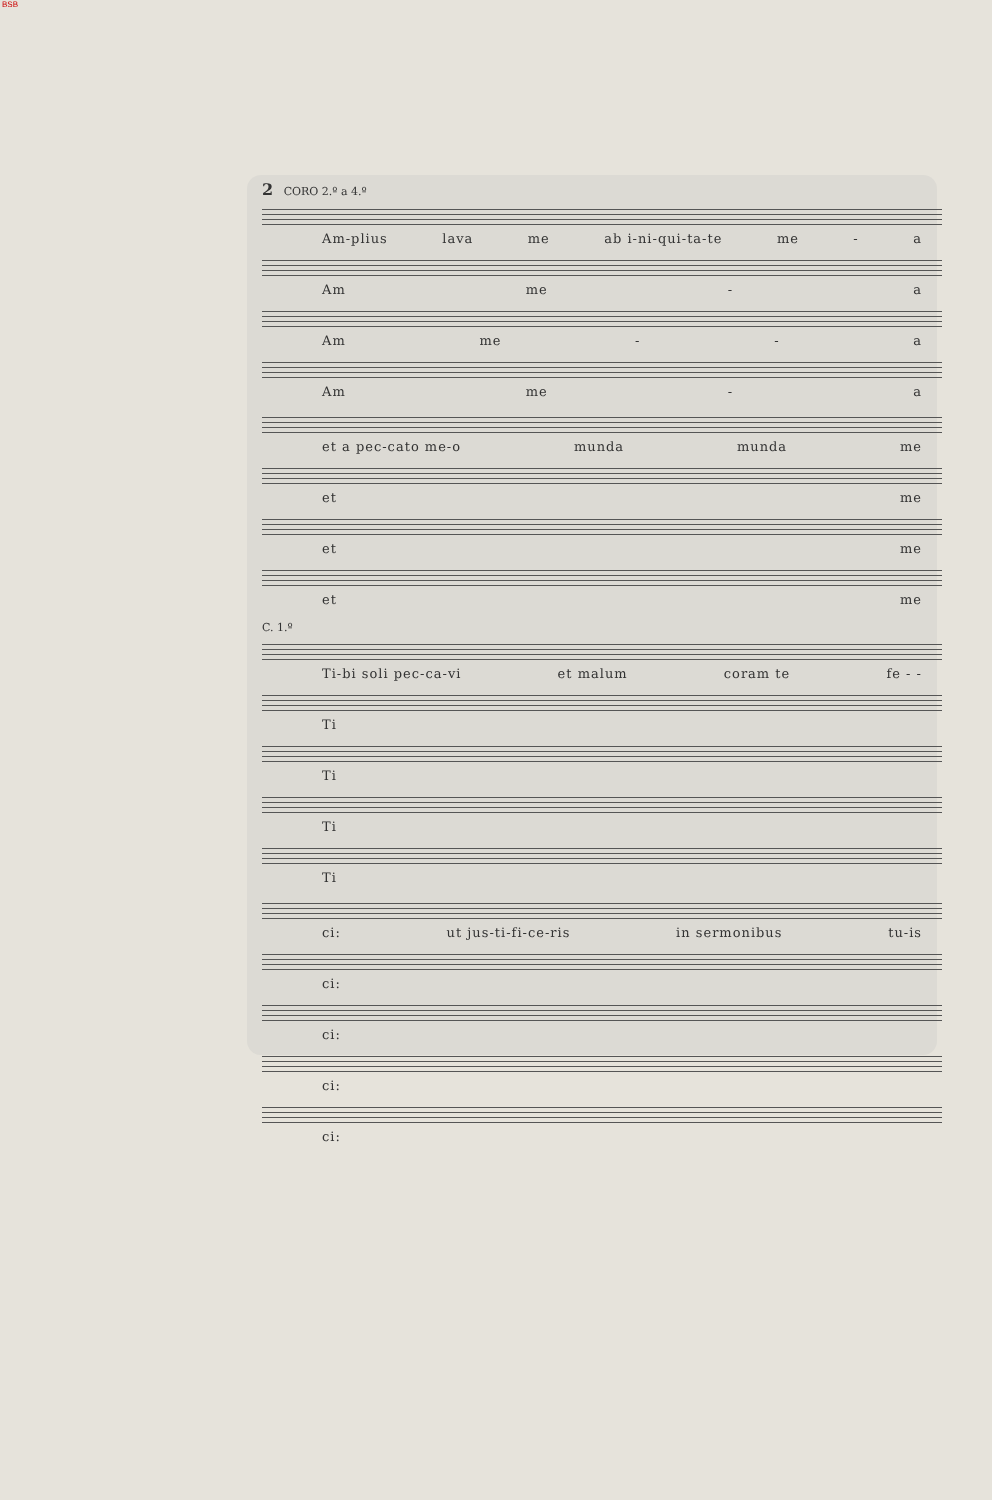BSB
2 CORO 2.º a 4.º
Am-plius lava me ab i-ni-qui-ta-te me - a
Am me - a
Am me - - a
Am me - a
et a pec-cato me-o munda munda me
et me
et me
et me
C. 1.º
Ti-bi soli pec-ca-vi et malum coram te fe - -
Ti
Ti
Ti
Ti
ci: ut jus-ti-fi-ce-ris in sermonibus tu-is
ci:
ci:
ci:
ci: